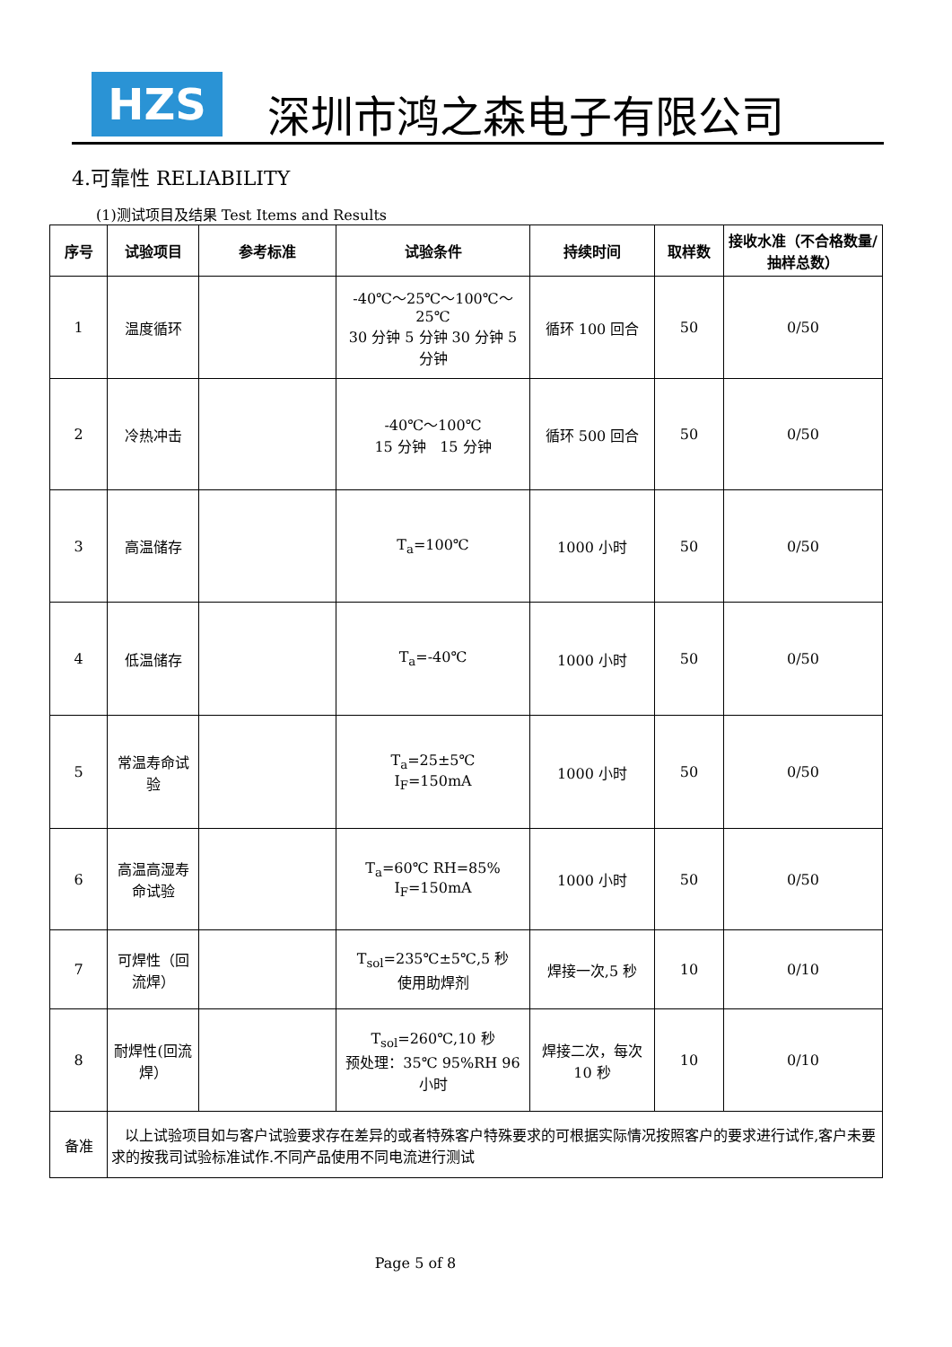HZS
深圳市鸿之森电子有限公司
4.可靠性 RELIABILITY
(1)测试项目及结果 Test Items and Results
| 序号 | 试验项目 | 参考标准 | 试验条件 | 持续时间 | 取样数 | 接收水准（不合格数量/抽样总数） |
| --- | --- | --- | --- | --- | --- | --- |
| 1 | 温度循环 | | -40℃～25℃～100℃～25℃ 30 分钟 5 分钟 30 分钟 5 分钟 | 循环 100 回合 | 50 | 0/50 |
| 2 | 冷热冲击 | | -40℃～100℃ 15 分钟 15 分钟 | 循环 500 回合 | 50 | 0/50 |
| 3 | 高温储存 | | T<sub>a</sub>=100℃ | 1000 小时 | 50 | 0/50 |
| 4 | 低温储存 | | T<sub>a</sub>=-40℃ | 1000 小时 | 50 | 0/50 |
| 5 | 常温寿命试验 | | T<sub>a</sub>=25±5℃ I<sub>F</sub>=150mA | 1000 小时 | 50 | 0/50 |
| 6 | 高温高湿寿命试验 | | T<sub>a</sub>=60℃ RH=85% I<sub>F</sub>=150mA | 1000 小时 | 50 | 0/50 |
| 7 | 可焊性（回流焊） | | T<sub>sol</sub>=235℃±5℃,5 秒 使用助焊剂 | 焊接一次,5 秒 | 10 | 0/10 |
| 8 | 耐焊性(回流焊） | | T<sub>sol</sub>=260℃,10 秒 预处理：35℃ 95%RH 96 小时 | 焊接二次，每次 10 秒 | 10 | 0/10 |
| 备准 | 以上试验项目如与客户试验要求存在差异的或者特殊客户特殊要求的可根据实际情况按照客户的要求进行试作,客户未要求的按我司试验标准试作.不同产品使用不同电流进行测试 | | | | | |
Page 5 of 8